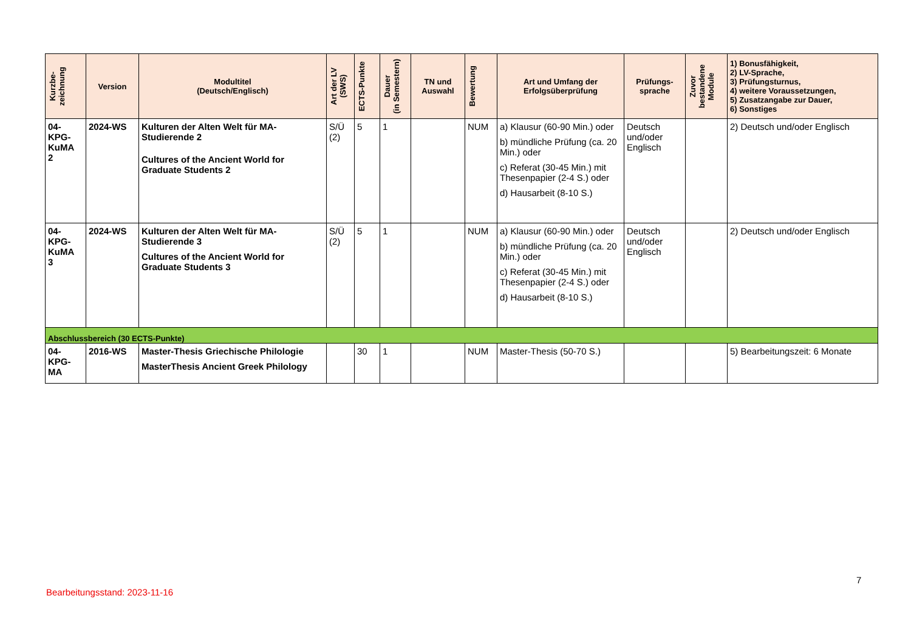| Kurzbe- zeichnung | Version | Modultitel (Deutsch/Englisch) | Art der LV (SWS) | ECTS-Punkte | Dauer (in Semestern) | TN und Auswahl | Bewertung | Art und Umfang der Erfolgsüberprüfung | Prüfungs- sprache | Zuvor bestandene Module | 1) Bonusfähigkeit, 2) LV-Sprache, 3) Prüfungsturnus, 4) weitere Voraussetzungen, 5) Zusatzangabe zur Dauer, 6) Sonstiges |
| --- | --- | --- | --- | --- | --- | --- | --- | --- | --- | --- | --- |
| 04- KPG- KuMA 2 | 2024-WS | Kulturen der Alten Welt für MA-Studierende 2 Cultures of the Ancient World for Graduate Students 2 | S/Ü (2) | 5 | 1 | | NUM | a) Klausur (60-90 Min.) oder b) mündliche Prüfung (ca. 20 Min.) oder c) Referat (30-45 Min.) mit Thesenpapier (2-4 S.) oder d) Hausarbeit (8-10 S.) | Deutsch und/oder Englisch | | 2) Deutsch und/oder Englisch |
| 04- KPG- KuMA 3 | 2024-WS | Kulturen der Alten Welt für MA-Studierende 3 Cultures of the Ancient World for Graduate Students 3 | S/Ü (2) | 5 | 1 | | NUM | a) Klausur (60-90 Min.) oder b) mündliche Prüfung (ca. 20 Min.) oder c) Referat (30-45 Min.) mit Thesenpapier (2-4 S.) oder d) Hausarbeit (8-10 S.) | Deutsch und/oder Englisch | | 2) Deutsch und/oder Englisch |
| Abschlussbereich (30 ECTS-Punkte) | | | | | | | | | | | |
| 04- KPG- MA | 2016-WS | Master-Thesis Griechische Philologie MasterThesis Ancient Greek Philology | | 30 | 1 | | NUM | Master-Thesis (50-70 S.) | | | 5) Bearbeitungszeit: 6 Monate |
7
Bearbeitungsstand: 2023-11-16